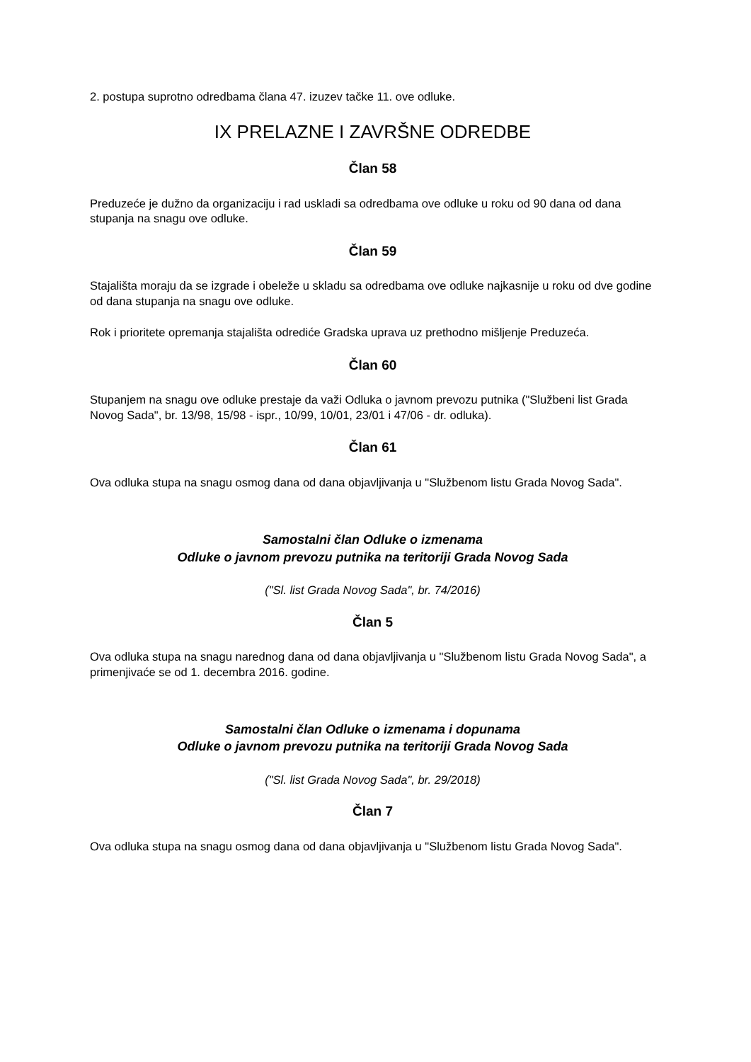2. postupa suprotno odredbama člana 47. izuzev tačke 11. ove odluke.
IX PRELAZNE I ZAVRŠNE ODREDBE
Član 58
Preduzeće je dužno da organizaciju i rad uskladi sa odredbama ove odluke u roku od 90 dana od dana stupanja na snagu ove odluke.
Član 59
Stajališta moraju da se izgrade i obeleže u skladu sa odredbama ove odluke najkasnije u roku od dve godine od dana stupanja na snagu ove odluke.
Rok i prioritete opremanja stajališta odrediće Gradska uprava uz prethodno mišljenje Preduzeća.
Član 60
Stupanjem na snagu ove odluke prestaje da važi Odluka o javnom prevozu putnika ("Službeni list Grada Novog Sada", br. 13/98, 15/98 - ispr., 10/99, 10/01, 23/01 i 47/06 - dr. odluka).
Član 61
Ova odluka stupa na snagu osmog dana od dana objavljivanja u "Službenom listu Grada Novog Sada".
Samostalni član Odluke o izmenama
Odluke o javnom prevozu putnika na teritoriji Grada Novog Sada
("Sl. list Grada Novog Sada", br. 74/2016)
Član 5
Ova odluka stupa na snagu narednog dana od dana objavljivanja u "Službenom listu Grada Novog Sada", a primenjivaće se od 1. decembra 2016. godine.
Samostalni član Odluke o izmenama i dopunama
Odluke o javnom prevozu putnika na teritoriji Grada Novog Sada
("Sl. list Grada Novog Sada", br. 29/2018)
Član 7
Ova odluka stupa na snagu osmog dana od dana objavljivanja u "Službenom listu Grada Novog Sada".